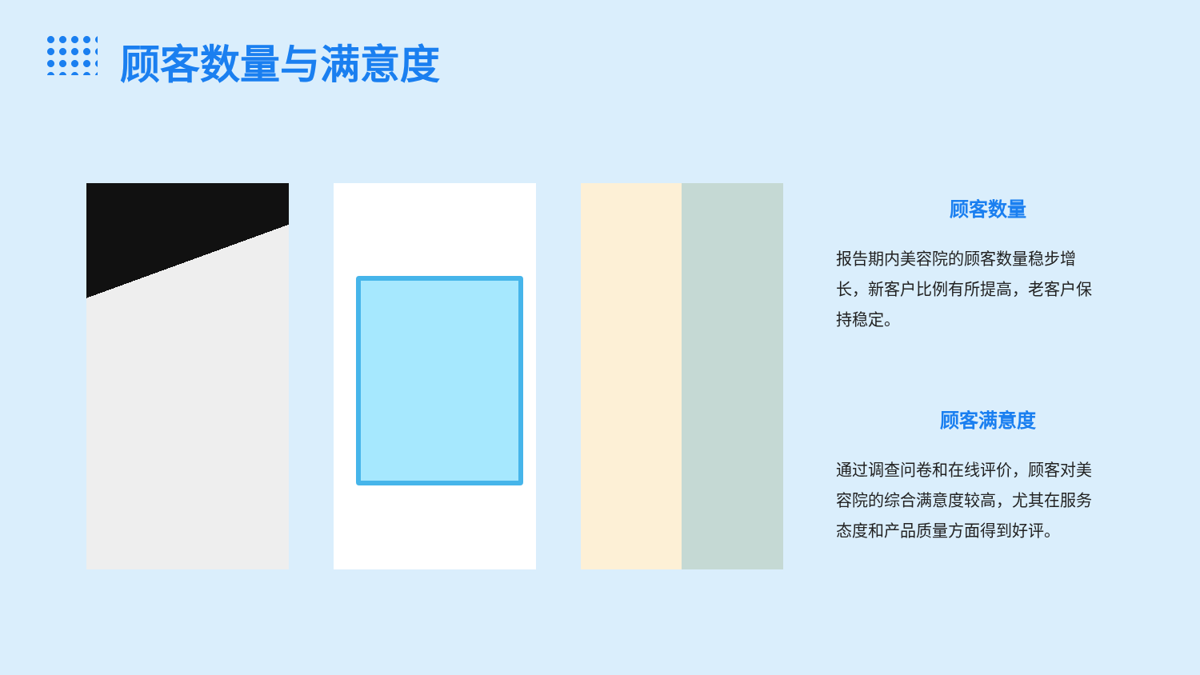顾客数量与满意度
顾客数量
报告期内美容院的顾客数量稳步增长，新客户比例有所提高，老客户保持稳定。
顾客满意度
通过调查问卷和在线评价，顾客对美容院的综合满意度较高，尤其在服务态度和产品质量方面得到好评。